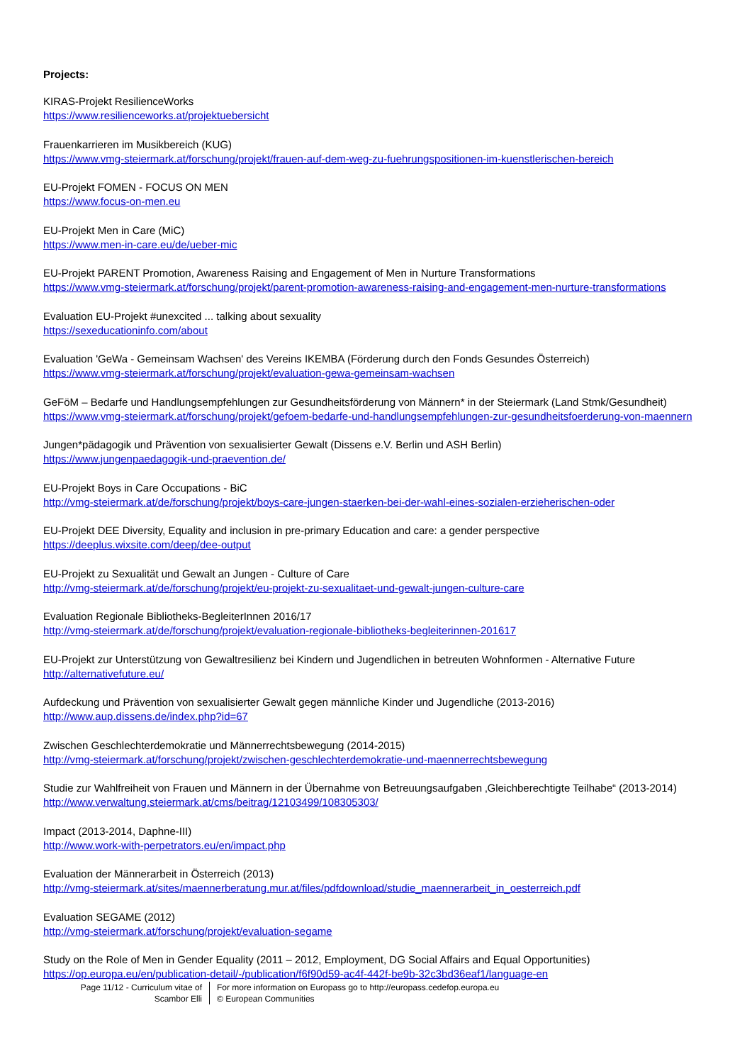Projects:
KIRAS-Projekt ResilienceWorks
https://www.resilienceworks.at/projektuebersicht
Frauenkarrieren im Musikbereich (KUG)
https://www.vmg-steiermark.at/forschung/projekt/frauen-auf-dem-weg-zu-fuehrungspositionen-im-kuenstlerischen-bereich
EU-Projekt FOMEN - FOCUS ON MEN
https://www.focus-on-men.eu
EU-Projekt Men in Care (MiC)
https://www.men-in-care.eu/de/ueber-mic
EU-Projekt PARENT Promotion, Awareness Raising and Engagement of Men in Nurture Transformations
https://www.vmg-steiermark.at/forschung/projekt/parent-promotion-awareness-raising-and-engagement-men-nurture-transformations
Evaluation EU-Projekt #unexcited ... talking about sexuality
https://sexeducationinfo.com/about
Evaluation 'GeWa - Gemeinsam Wachsen' des Vereins IKEMBA (Förderung durch den Fonds Gesundes Österreich)
https://www.vmg-steiermark.at/forschung/projekt/evaluation-gewa-gemeinsam-wachsen
GeFöM – Bedarfe und Handlungsempfehlungen zur Gesundheitsförderung von Männern* in der Steiermark (Land Stmk/Gesundheit)
https://www.vmg-steiermark.at/forschung/projekt/gefoem-bedarfe-und-handlungsempfehlungen-zur-gesundheitsfoerderung-von-maennern
Jungen*pädagogik und Prävention von sexualisierter Gewalt (Dissens e.V. Berlin und ASH Berlin)
https://www.jungenpaedagogik-und-praevention.de/
EU-Projekt Boys in Care Occupations - BiC
http://vmg-steiermark.at/de/forschung/projekt/boys-care-jungen-staerken-bei-der-wahl-eines-sozialen-erzieherischen-oder
EU-Projekt DEE Diversity, Equality and inclusion in pre-primary Education and care: a gender perspective
https://deeplus.wixsite.com/deep/dee-output
EU-Projekt zu Sexualität und Gewalt an Jungen - Culture of Care
http://vmg-steiermark.at/de/forschung/projekt/eu-projekt-zu-sexualitaet-und-gewalt-jungen-culture-care
Evaluation Regionale Bibliotheks-BegleiterInnen 2016/17
http://vmg-steiermark.at/de/forschung/projekt/evaluation-regionale-bibliotheks-begleiterinnen-201617
EU-Projekt zur Unterstützung von Gewaltresilienz bei Kindern und Jugendlichen in betreuten Wohnformen - Alternative Future
http://alternativefuture.eu/
Aufdeckung und Prävention von sexualisierter Gewalt gegen männliche Kinder und Jugendliche (2013-2016)
http://www.aup.dissens.de/index.php?id=67
Zwischen Geschlechterdemokratie und Männerrechtsbewegung (2014-2015)
http://vmg-steiermark.at/forschung/projekt/zwischen-geschlechterdemokratie-und-maennerrechtsbewegung
Studie zur Wahlfreiheit von Frauen und Männern in der Übernahme von Betreuungsaufgaben ‚Gleichberechtigte Teilhabe“ (2013-2014)
http://www.verwaltung.steiermark.at/cms/beitrag/12103499/108305303/
Impact (2013-2014, Daphne-III)
http://www.work-with-perpetrators.eu/en/impact.php
Evaluation der Männerarbeit in Österreich (2013)
http://vmg-steiermark.at/sites/maennerberatung.mur.at/files/pdfdownload/studie_maennerarbeit_in_oesterreich.pdf
Evaluation SEGAME (2012)
http://vmg-steiermark.at/forschung/projekt/evaluation-segame
Study on the Role of Men in Gender Equality (2011 – 2012, Employment, DG Social Affairs and Equal Opportunities)
https://op.europa.eu/en/publication-detail/-/publication/f6f90d59-ac4f-442f-be9b-32c3bd36eaf1/language-en
Page 11/12 - Curriculum vitae of
Scambor Elli
For more information on Europass go to http://europass.cedefop.europa.eu
© European Communities